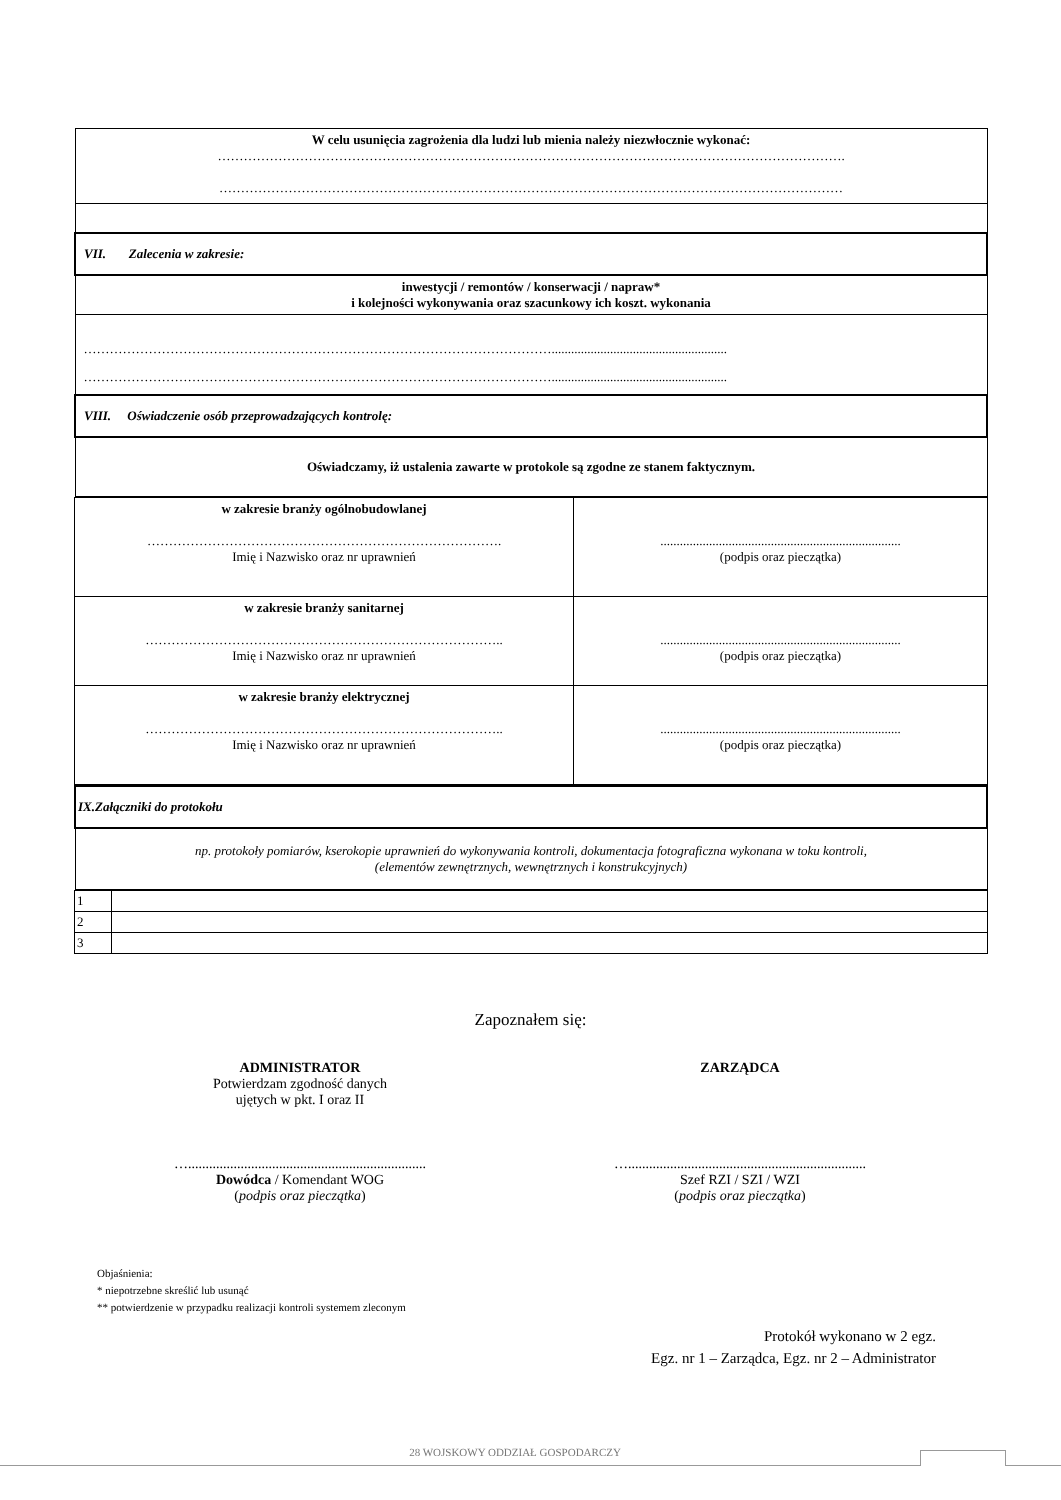| W celu usunięcia zagrożenia dla ludzi lub mienia należy niezwłocznie wykonać: ………………………………………………………………………………………………………………………………. ……………………………………………………………………………………………………………………………… |
| VII. Zalecenia w zakresie: |
| inwestycji / remontów / konserwacji / napraw* i kolejności wykonywania oraz szacunkowy ich koszt. wykonania |
| ………………………………………………………………………………………………...................................................... ………………………………………………………………………………………………...................................................... |
| VIII. Oświadczenie osób przeprowadzających kontrolę: |
| Oświadczamy, iż ustalenia zawarte w protokole są zgodne ze stanem faktycznym. |
| w zakresie branży ogólnobudowlanej ………………………………………………………………………. Imię i Nazwisko oraz nr uprawnień | .......................................................................... (podpis oraz pieczątka) |
| w zakresie branży sanitarnej ……………………………………………………………………….. Imię i Nazwisko oraz nr uprawnień | .......................................................................... (podpis oraz pieczątka) |
| w zakresie branży elektrycznej ……………………………………………………………………….. Imię i Nazwisko oraz nr uprawnień | .......................................................................... (podpis oraz pieczątka) |
| IX.Załączniki do protokołu |
| np. protokoły pomiarów, kserokopie uprawnień do wykonywania kontroli, dokumentacja fotograficzna wykonana w toku kontroli, (elementów zewnętrznych, wewnętrznych i konstrukcyjnych) |
| 1 | |
| 2 | |
| 3 | |
Zapoznałem się:
ADMINISTRATOR
Potwierdzam zgodność danych
ujętych w pkt. I oraz II
…....................................................................
Dowódca / Komendant WOG
(podpis oraz pieczątka)
ZARZĄDCA
…....................................................................
Szef RZI / SZI / WZI
(podpis oraz pieczątka)
Objaśnienia:
* niepotrzebne skreślić lub usunąć
** potwierdzenie w przypadku realizacji kontroli systemem zleconym
Protokół wykonano w 2 egz.
Egz. nr 1 – Zarządca, Egz. nr 2 – Administrator
28 WOJSKOWY ODDZIAŁ GOSPODARCZY